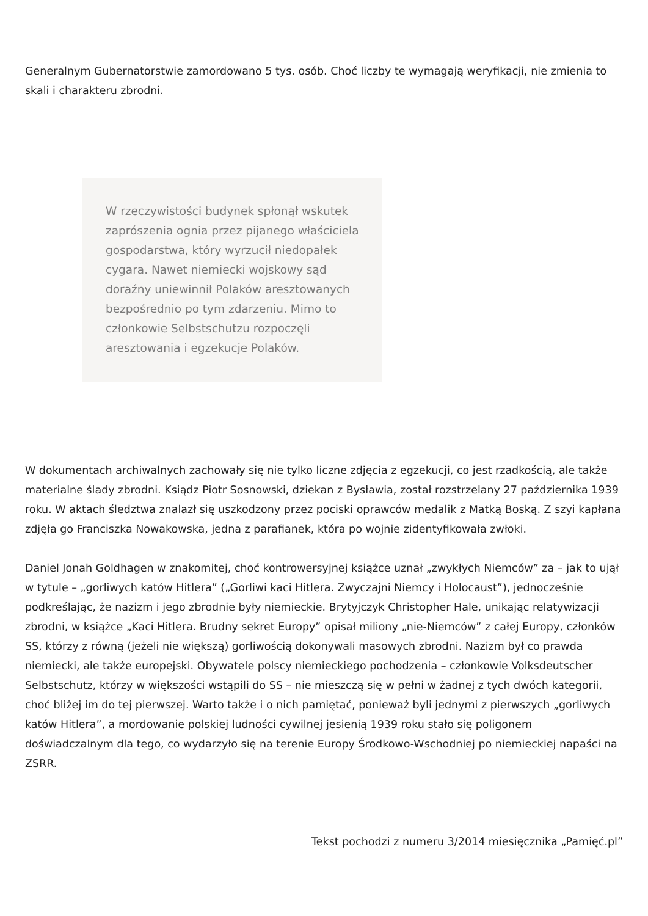Generalnym Gubernatorstwie zamordowano 5 tys. osób. Choć liczby te wymagają weryfikacji, nie zmienia to skali i charakteru zbrodni.
W rzeczywistości budynek spłonął wskutek zaprószenia ognia przez pijanego właściciela gospodarstwa, który wyrzucił niedopałek cygara. Nawet niemiecki wojskowy sąd doraźny uniewinnił Polaków aresztowanych bezpośrednio po tym zdarzeniu. Mimo to członkowie Selbstschutzu rozpoczęli aresztowania i egzekucje Polaków.
W dokumentach archiwalnych zachowały się nie tylko liczne zdjęcia z egzekucji, co jest rzadkością, ale także materialne ślady zbrodni. Ksiądz Piotr Sosnowski, dziekan z Bysławia, został rozstrzelany 27 października 1939 roku. W aktach śledztwa znalazł się uszkodzony przez pociski oprawców medalik z Matką Boską. Z szyi kapłana zdjęła go Franciszka Nowakowska, jedna z parafianek, która po wojnie zidentyfikowała zwłoki.
Daniel Jonah Goldhagen w znakomitej, choć kontrowersyjnej książce uznał „zwykłych Niemców” za – jak to ujął w tytule – „gorliwych katów Hitlera” („Gorliwi kaci Hitlera. Zwyczajni Niemcy i Holocaust”), jednocześnie podkreślając, że nazizm i jego zbrodnie były niemieckie. Brytyjczyk Christopher Hale, unikając relatywizacji zbrodni, w książce „Kaci Hitlera. Brudny sekret Europy” opisał miliony „nie-Niemców” z całej Europy, członków SS, którzy z równą (jeżeli nie większą) gorliwością dokonywali masowych zbrodni. Nazizm był co prawda niemiecki, ale także europejski. Obywatele polscy niemieckiego pochodzenia – członkowie Volksdeutscher Selbstschutz, którzy w większości wstąpili do SS – nie mieszczą się w pełni w żadnej z tych dwóch kategorii, choć bliżej im do tej pierwszej. Warto także i o nich pamiętać, ponieważ byli jednymi z pierwszych „gorliwych katów Hitlera”, a mordowanie polskiej ludności cywilnej jesienią 1939 roku stało się poligonem doświadczalnym dla tego, co wydarzyło się na terenie Europy Środkowo-Wschodniej po niemieckiej napaści na ZSRR.
Tekst pochodzi z numeru 3/2014 miesięcznika „Pamięć.pl”